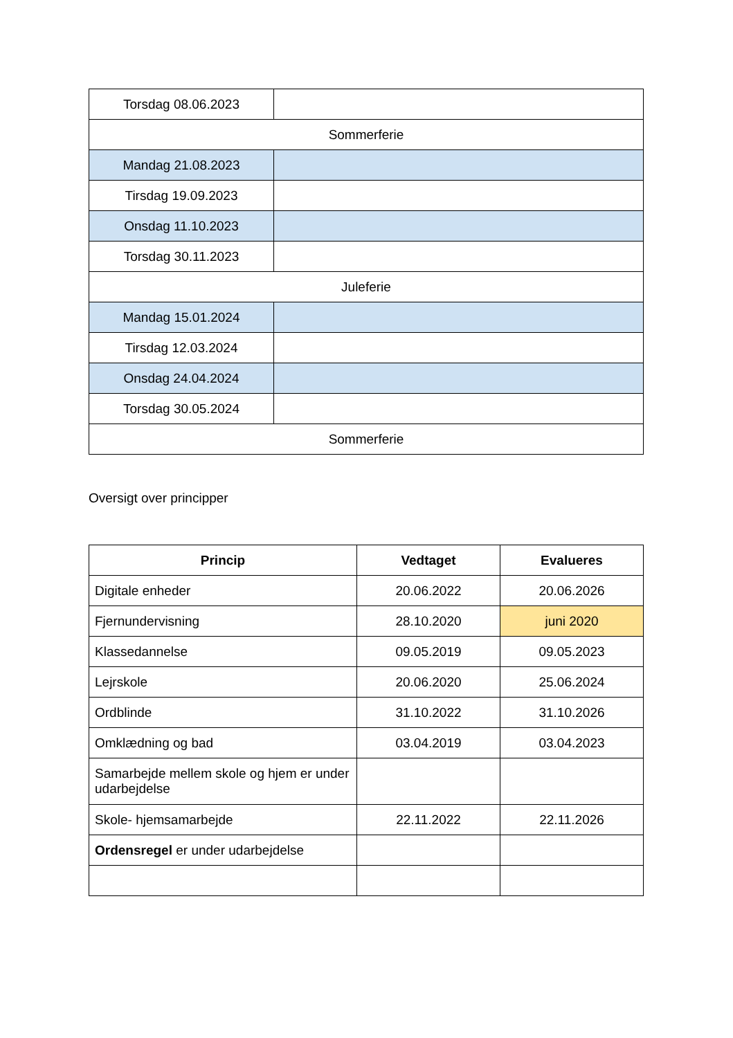| Torsdag 08.06.2023 | |
| Sommerferie | |
| Mandag 21.08.2023 | |
| Tirsdag 19.09.2023 | |
| Onsdag 11.10.2023 | |
| Torsdag 30.11.2023 | |
| Juleferie | |
| Mandag 15.01.2024 | |
| Tirsdag 12.03.2024 | |
| Onsdag 24.04.2024 | |
| Torsdag 30.05.2024 | |
| Sommerferie | |
Oversigt over principper
| Princip | Vedtaget | Evalueres |
| --- | --- | --- |
| Digitale enheder | 20.06.2022 | 20.06.2026 |
| Fjernundervisning | 28.10.2020 | juni 2020 |
| Klassedannelse | 09.05.2019 | 09.05.2023 |
| Lejrskole | 20.06.2020 | 25.06.2024 |
| Ordblinde | 31.10.2022 | 31.10.2026 |
| Omklædning og bad | 03.04.2019 | 03.04.2023 |
| Samarbejde mellem skole og hjem er under udarbejdelse | | |
| Skole- hjemsamarbejde | 22.11.2022 | 22.11.2026 |
| Ordensregel er under udarbejdelse | | |